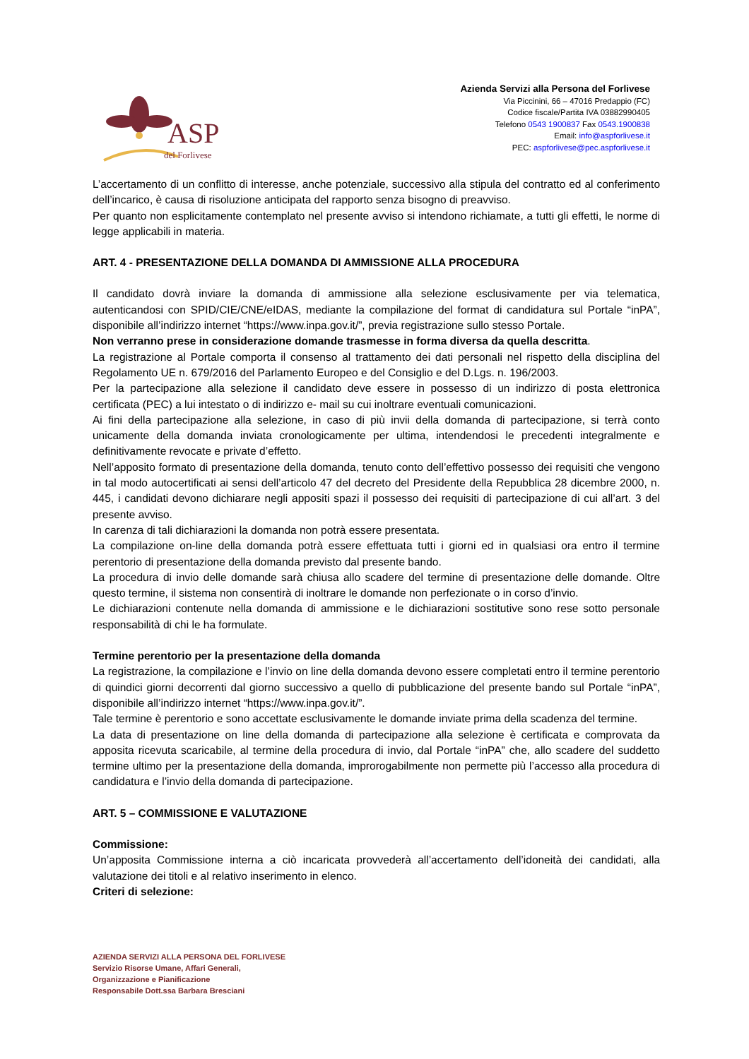ASP
del Forlivese
Azienda Servizi alla Persona del Forlivese
Via Piccinini, 66 – 47016 Predappio (FC)
Codice fiscale/Partita IVA 03882990405
Telefono 0543 1900837 Fax 0543.1900838
Email: info@aspforlivese.it
PEC: aspforlivese@pec.aspforlivese.it
L’accertamento di un conflitto di interesse, anche potenziale, successivo alla stipula del contratto ed al conferimento dell’incarico, è causa di risoluzione anticipata del rapporto senza bisogno di preavviso.
Per quanto non esplicitamente contemplato nel presente avviso si intendono richiamate, a tutti gli effetti, le norme di legge applicabili in materia.
ART. 4 - PRESENTAZIONE DELLA DOMANDA DI AMMISSIONE ALLA PROCEDURA
Il candidato dovrà inviare la domanda di ammissione alla selezione esclusivamente per via telematica, autenticandosi con SPID/CIE/CNE/eIDAS, mediante la compilazione del format di candidatura sul Portale “inPA”, disponibile all’indirizzo internet “https://www.inpa.gov.it/”, previa registrazione sullo stesso Portale.
Non verranno prese in considerazione domande trasmesse in forma diversa da quella descritta.
La registrazione al Portale comporta il consenso al trattamento dei dati personali nel rispetto della disciplina del Regolamento UE n. 679/2016 del Parlamento Europeo e del Consiglio e del D.Lgs. n. 196/2003.
Per la partecipazione alla selezione il candidato deve essere in possesso di un indirizzo di posta elettronica certificata (PEC) a lui intestato o di indirizzo e- mail su cui inoltrare eventuali comunicazioni.
Ai fini della partecipazione alla selezione, in caso di più invii della domanda di partecipazione, si terrà conto unicamente della domanda inviata cronologicamente per ultima, intendendosi le precedenti integralmente e definitivamente revocate e private d’effetto.
Nell’apposito formato di presentazione della domanda, tenuto conto dell’effettivo possesso dei requisiti che vengono in tal modo autocertificati ai sensi dell’articolo 47 del decreto del Presidente della Repubblica 28 dicembre 2000, n. 445, i candidati devono dichiarare negli appositi spazi il possesso dei requisiti di partecipazione di cui all’art. 3 del presente avviso.
In carenza di tali dichiarazioni la domanda non potrà essere presentata.
La compilazione on-line della domanda potrà essere effettuata tutti i giorni ed in qualsiasi ora entro il termine perentorio di presentazione della domanda previsto dal presente bando.
La procedura di invio delle domande sarà chiusa allo scadere del termine di presentazione delle domande. Oltre questo termine, il sistema non consentirà di inoltrare le domande non perfezionate o in corso d’invio.
Le dichiarazioni contenute nella domanda di ammissione e le dichiarazioni sostitutive sono rese sotto personale responsabilità di chi le ha formulate.
Termine perentorio per la presentazione della domanda
La registrazione, la compilazione e l’invio on line della domanda devono essere completati entro il termine perentorio di quindici giorni decorrenti dal giorno successivo a quello di pubblicazione del presente bando sul Portale “inPA”, disponibile all’indirizzo internet “https://www.inpa.gov.it/”.
Tale termine è perentorio e sono accettate esclusivamente le domande inviate prima della scadenza del termine.
La data di presentazione on line della domanda di partecipazione alla selezione è certificata e comprovata da apposita ricevuta scaricabile, al termine della procedura di invio, dal Portale “inPA” che, allo scadere del suddetto termine ultimo per la presentazione della domanda, improrogabilmente non permette più l’accesso alla procedura di candidatura e l’invio della domanda di partecipazione.
ART. 5 – COMMISSIONE E VALUTAZIONE
Commissione:
Un’apposita Commissione interna a ciò incaricata provvederà all’accertamento dell’idoneità dei candidati, alla valutazione dei titoli e al relativo inserimento in elenco.
Criteri di selezione:
AZIENDA SERVIZI ALLA PERSONA DEL FORLIVESE
Servizio Risorse Umane, Affari Generali,
Organizzazione e Pianificazione
Responsabile Dott.ssa Barbara Bresciani